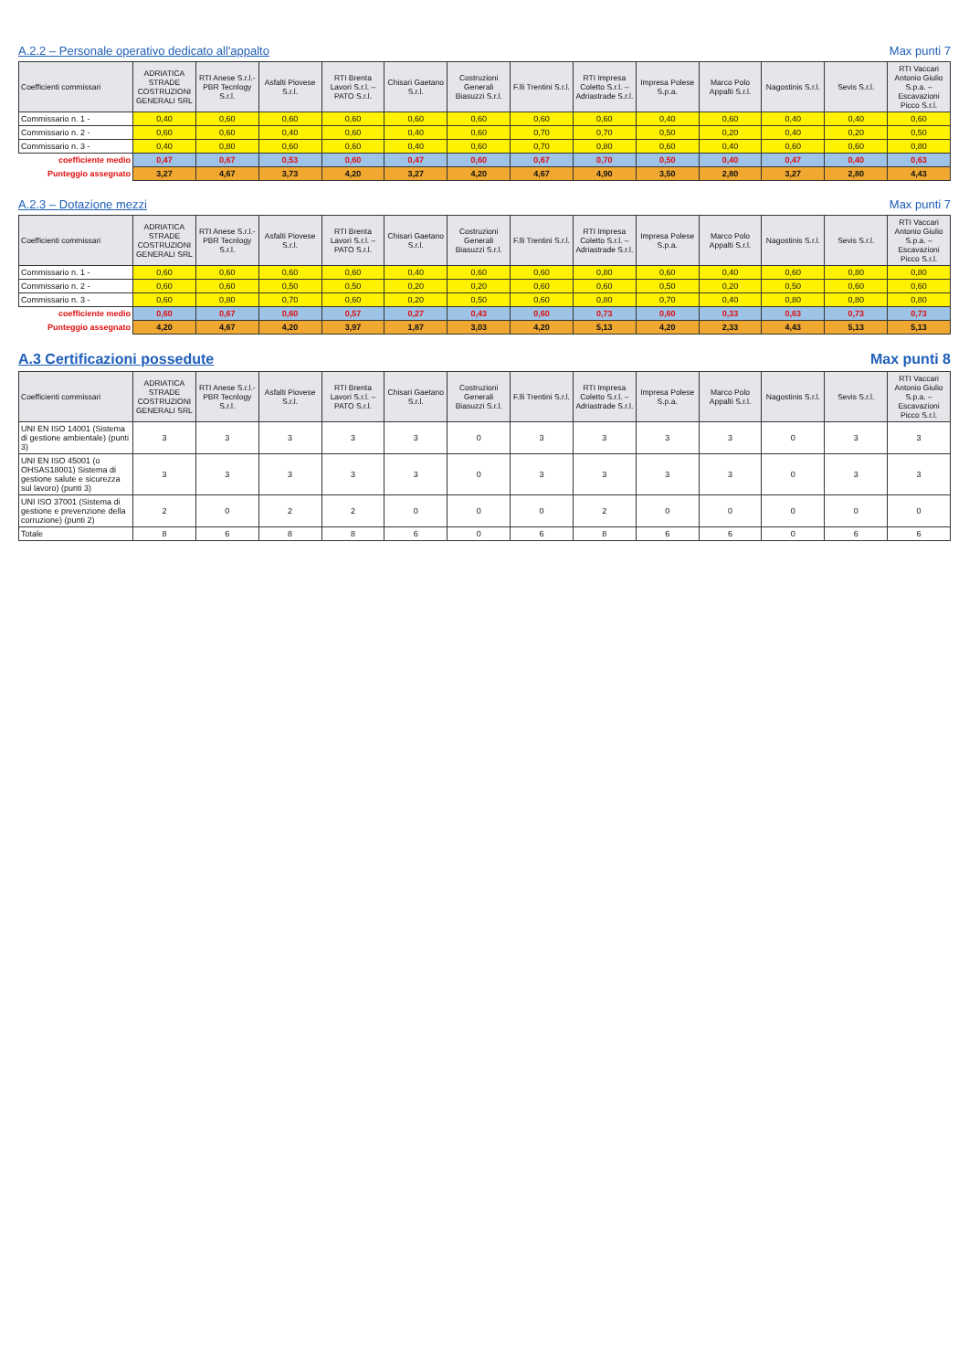A.2.2 – Personale operativo dedicato all'appalto Max punti 7
| Coefficienti commissari | ADRIATICA STRADE COSTRUZIONI GENERALI SRL | RTI Anese S.r.l.-PBR Tecnlogy S.r.l. | Asfalti Piovese S.r.l. | RTI Brenta Lavori S.r.l. – PATO S.r.l. | Chisari Gaetano S.r.l. | Costruzioni Generali Biasuzzi S.r.l. | F.lli Trentini S.r.l. | RTI Impresa Coletto S.r.l. – Adriastrade S.r.l. | Impresa Polese S.p.a. | Marco Polo Appalti S.r.l. | Nagostinis S.r.l. | Sevis S.r.l. | RTI Vaccari Antonio Giulio S.p.a. – Escavazioni Picco S.r.l. |
| --- | --- | --- | --- | --- | --- | --- | --- | --- | --- | --- | --- | --- | --- |
| Commissario n. 1 - | 0,40 | 0,60 | 0,60 | 0,60 | 0,60 | 0,60 | 0,60 | 0,60 | 0,40 | 0,60 | 0,40 | 0,40 | 0,60 |
| Commissario n. 2 - | 0,60 | 0,60 | 0,40 | 0,60 | 0,40 | 0,60 | 0,70 | 0,70 | 0,50 | 0,20 | 0,40 | 0,20 | 0,50 |
| Commissario n. 3 - | 0,40 | 0,80 | 0,60 | 0,60 | 0,40 | 0,60 | 0,70 | 0,80 | 0,60 | 0,40 | 0,60 | 0,60 | 0,80 |
| coefficiente medio | 0,47 | 0,67 | 0,53 | 0,60 | 0,47 | 0,60 | 0,67 | 0,70 | 0,50 | 0,40 | 0,47 | 0,40 | 0,63 |
| Punteggio assegnato | 3,27 | 4,67 | 3,73 | 4,20 | 3,27 | 4,20 | 4,67 | 4,90 | 3,50 | 2,80 | 3,27 | 2,80 | 4,43 |
A.2.3 – Dotazione mezzi Max punti 7
| Coefficienti commissari | ADRIATICA STRADE COSTRUZIONI GENERALI SRL | RTI Anese S.r.l.-PBR Tecnlogy S.r.l. | Asfalti Piovese S.r.l. | RTI Brenta Lavori S.r.l. – PATO S.r.l. | Chisari Gaetano S.r.l. | Costruzioni Generali Biasuzzi S.r.l. | F.lli Trentini S.r.l. | RTI Impresa Coletto S.r.l. – Adriastrade S.r.l. | Impresa Polese S.p.a. | Marco Polo Appalti S.r.l. | Nagostinis S.r.l. | Sevis S.r.l. | RTI Vaccari Antonio Giulio S.p.a. – Escavazioni Picco S.r.l. |
| --- | --- | --- | --- | --- | --- | --- | --- | --- | --- | --- | --- | --- | --- |
| Commissario n. 1 - | 0,60 | 0,60 | 0,60 | 0,60 | 0,40 | 0,60 | 0,60 | 0,80 | 0,60 | 0,40 | 0,60 | 0,80 | 0,80 |
| Commissario n. 2 - | 0,60 | 0,60 | 0,50 | 0,50 | 0,20 | 0,20 | 0,60 | 0,60 | 0,50 | 0,20 | 0,50 | 0,60 | 0,60 |
| Commissario n. 3 - | 0,60 | 0,80 | 0,70 | 0,60 | 0,20 | 0,50 | 0,60 | 0,80 | 0,70 | 0,40 | 0,80 | 0,80 | 0,80 |
| coefficiente medio | 0,60 | 0,67 | 0,60 | 0,57 | 0,27 | 0,43 | 0,60 | 0,73 | 0,60 | 0,33 | 0,63 | 0,73 | 0,73 |
| Punteggio assegnato | 4,20 | 4,67 | 4,20 | 3,97 | 1,87 | 3,03 | 4,20 | 5,13 | 4,20 | 2,33 | 4,43 | 5,13 | 5,13 |
A.3 Certificazioni possedute Max punti 8
| Coefficienti commissari | ADRIATICA STRADE COSTRUZIONI GENERALI SRL | RTI Anese S.r.l.-PBR Tecnlogy S.r.l. | Asfalti Piovese S.r.l. | RTI Brenta Lavori S.r.l. – PATO S.r.l. | Chisari Gaetano S.r.l. | Costruzioni Generali Biasuzzi S.r.l. | F.lli Trentini S.r.l. | RTI Impresa Coletto S.r.l. – Adriastrade S.r.l. | Impresa Polese S.p.a. | Marco Polo Appalti S.r.l. | Nagostinis S.r.l. | Sevis S.r.l. | RTI Vaccari Antonio Giulio S.p.a. – Escavazioni Picco S.r.l. |
| --- | --- | --- | --- | --- | --- | --- | --- | --- | --- | --- | --- | --- | --- |
| UNI EN ISO 14001 (Sistema di gestione ambientale) (punti 3) | 3 | 3 | 3 | 3 | 3 | 0 | 3 | 3 | 3 | 3 | 0 | 3 | 3 |
| UNI EN ISO 45001 (o OHSAS18001) Sistema di gestione salute e sicurezza sul lavoro) (punti 3) | 3 | 3 | 3 | 3 | 3 | 0 | 3 | 3 | 3 | 3 | 0 | 3 | 3 |
| UNI ISO 37001 (Sistema di gestione e prevenzione della corruzione) (punti 2) | 2 | 0 | 2 | 2 | 0 | 0 | 0 | 2 | 0 | 0 | 0 | 0 | 0 |
| Totale | 8 | 6 | 8 | 8 | 6 | 0 | 6 | 8 | 6 | 6 | 0 | 6 | 6 |